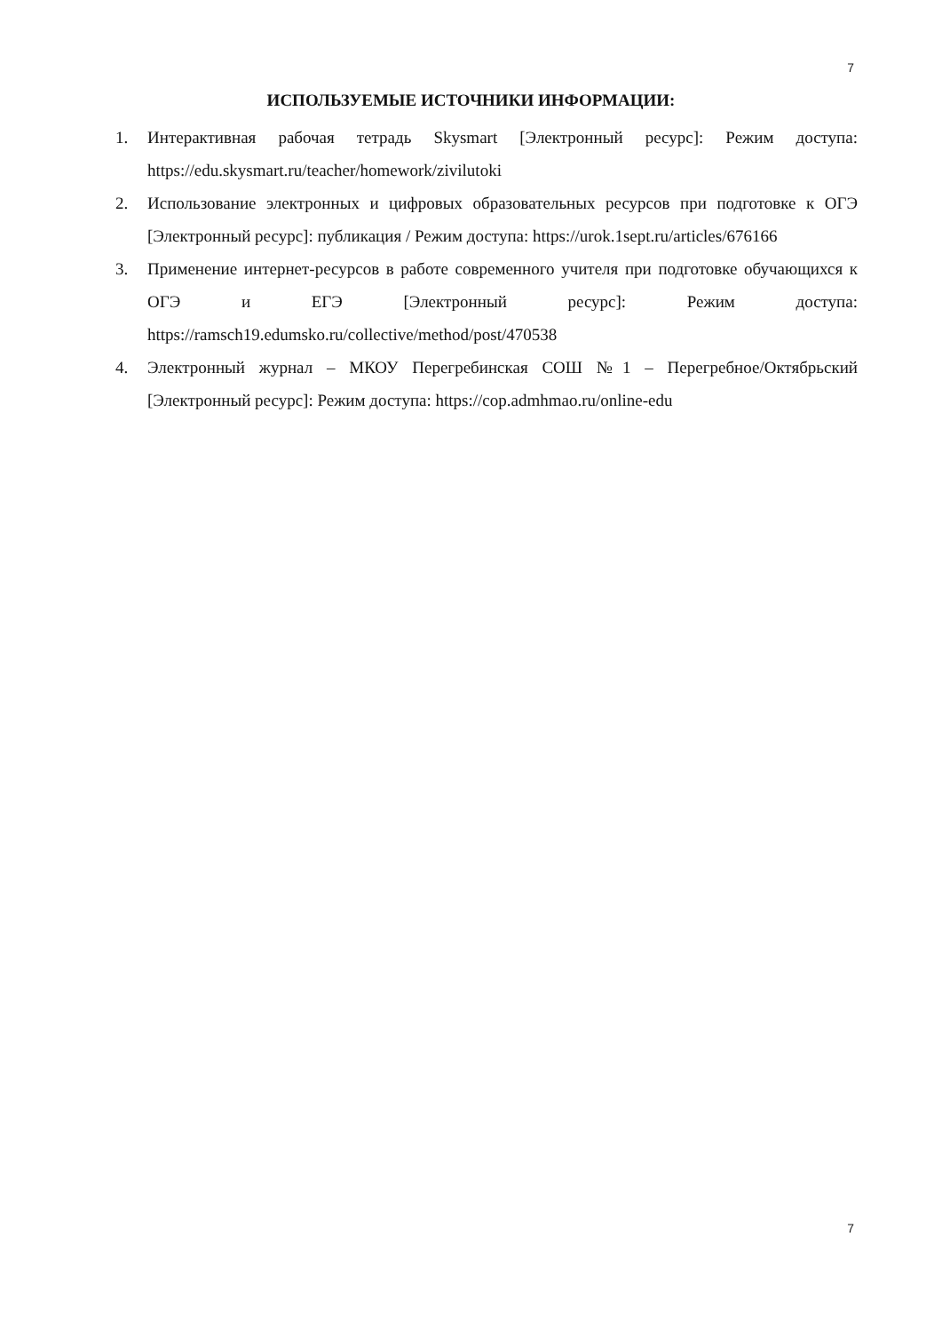7
ИСПОЛЬЗУЕМЫЕ ИСТОЧНИКИ ИНФОРМАЦИИ:
1. Интерактивная рабочая тетрадь Skysmart [Электронный ресурс]: Режим доступа: https://edu.skysmart.ru/teacher/homework/zivilutoki
2. Использование электронных и цифровых образовательных ресурсов при подготовке к ОГЭ [Электронный ресурс]: публикация / Режим доступа: https://urok.1sept.ru/articles/676166
3. Применение интернет-ресурсов в работе современного учителя при подготовке обучающихся к ОГЭ и ЕГЭ [Электронный ресурс]: Режим доступа: https://ramsch19.edumsko.ru/collective/method/post/470538
4. Электронный журнал – МКОУ Перегребинская СОШ №1 – Перегребное/Октябрьский [Электронный ресурс]: Режим доступа: https://cop.admhmao.ru/online-edu
7